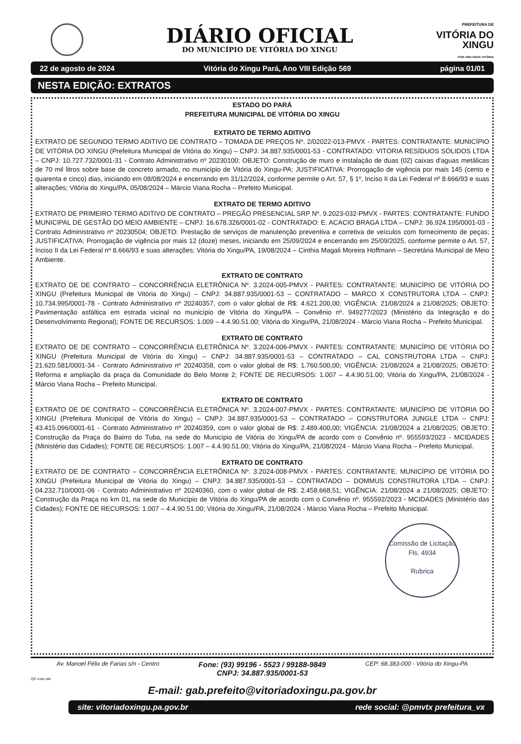DIÁRIO OFICIAL
DO MUNICÍPIO DE VITÓRIA DO XINGU
PREFEITURA DE
VITÓRIA DO
XINGU
POR UMA NOVA VITÓRIA
22 de agosto de 2024 Vitória do Xingu Pará, Ano VIII Edição 569 página 01/01
NESTA EDIÇÃO: EXTRATOS
ESTADO DO PARÁ
PREFEITURA MUNICIPAL DE VITÓRIA DO XINGU
EXTRATO DE TERMO ADITIVO
EXTRATO DE SEGUNDO TERMO ADITIVO DE CONTRATO – TOMADA DE PREÇOS Nº. 2/02022-013-PMVX - PARTES: CONTRATANTE: MUNICÍPIO DE VITÓRIA DO XINGU (Prefeitura Municipal de Vitória do Xingu) – CNPJ: 34.887.935/0001-53 - CONTRATADO: VITÓRIA RESÍDUOS SÓLIDOS LTDA – CNPJ: 10.727.732/0001-31 - Contrato Administrativo nº 20230100; OBJETO: Construção de muro e instalação de duas (02) caixas d'aguas metálicas de 70 mil litros sobre base de concreto armado, no município de Vitória do Xingu-PA; JUSTIFICATIVA: Prorrogação de vigência por mais 145 (cento e quarenta e cinco) dias, iniciando em 08/08/2024 e encerrando em 31/12/2024, conforme permite o Art. 57, § 1º, Inciso II da Lei Federal nº 8.666/93 e suas alterações; Vitória do Xingu/PA, 05/08/2024 – Márcio Viana Rocha – Prefeito Municipal.
EXTRATO DE TERMO ADITIVO
EXTRATO DE PRIMEIRO TERMO ADITIVO DE CONTRATO – PREGÃO PRESENCIAL SRP Nº. 9.2023-032-PMVX - PARTES: CONTRATANTE: FUNDO MUNICIPAL DE GESTÃO DO MEIO AMBIENTE – CNPJ: 16.678.326/0001-02 - CONTRATADO: E. ACACIO BRAGA LTDA – CNPJ: 36.924.195/0001-03 - Contrato Administrativo nº 20230504; OBJETO: Prestação de serviços de manutenção preventiva e corretiva de veículos com fornecimento de peças; JUSTIFICATIVA: Prorrogação de vigência por mais 12 (doze) meses, iniciando em 25/09/2024 e encerrando em 25/09/2025, conforme permite o Art. 57, Inciso II da Lei Federal nº 8.666/93 e suas alterações; Vitória do Xingu/PA, 19/08/2024 – Cinthia Magali Moreira Hoffmann – Secretária Municipal de Meio Ambiente.
EXTRATO DE CONTRATO
EXTRATO DE DE CONTRATO – CONCORRÊNCIA ELETRÔNICA Nº. 3.2024-005-PMVX - PARTES: CONTRATANTE: MUNICÍPIO DE VITÓRIA DO XINGU (Prefeitura Municipal de Vitória do Xingu) – CNPJ: 34.887.935/0001-53 – CONTRATADO – MARCO X CONSTRUTORA LTDA – CNPJ: 10.734.995/0001-78 - Contrato Administrativo nº 20240357, com o valor global de R$: 4.621.200,00; VIGÊNCIA: 21/08/2024 a 21/08/2025; OBJETO: Pavimentação asfáltica em estrada vicinal no município de Vitória do Xingu/PA – Convênio nº. 949277/2023 (Ministério da Integração e do Desenvolvimento Regional); FONTE DE RECURSOS: 1.009 – 4.4.90.51.00; Vitória do Xingu/PA, 21/08/2024 - Márcio Viana Rocha – Prefeito Municipal.
EXTRATO DE CONTRATO
EXTRATO DE DE CONTRATO – CONCORRÊNCIA ELETRÔNICA Nº. 3.2024-006-PMVX - PARTES: CONTRATANTE: MUNICÍPIO DE VITÓRIA DO XINGU (Prefeitura Municipal de Vitória do Xingu) – CNPJ: 34.887.935/0001-53 – CONTRATADO – CAL CONSTRUTORA LTDA – CNPJ: 21.620.581/0001-34 - Contrato Administrativo nº 20240358, com o valor global de R$: 1.760.500,00; VIGÊNCIA: 21/08/2024 a 21/08/2025; OBJETO: Reforma e ampliação da praça da Comunidade do Belo Monte 2; FONTE DE RECURSOS: 1.007 – 4.4.90.51.00; Vitória do Xingu/PA, 21/08/2024 - Márcio Viana Rocha – Prefeito Municipal.
EXTRATO DE CONTRATO
EXTRATO DE DE CONTRATO – CONCORRÊNCIA ELETRÔNICA Nº. 3.2024-007-PMVX - PARTES: CONTRATANTE: MUNICÍPIO DE VITÓRIA DO XINGU (Prefeitura Municipal de Vitória do Xingu) – CNPJ: 34.887.935/0001-53 – CONTRATADO – CONSTRUTORA JUNGLE LTDA – CNPJ: 43.415.096/0001-61 - Contrato Administrativo nº 20240359, com o valor global de R$: 2.489.400,00; VIGÊNCIA: 21/08/2024 a 21/08/2025; OBJETO: Construção da Praça do Bairro do Tuba, na sede do Município de Vitória do Xingu/PA de acordo com o Convênio nº. 955593/2023 - MCIDADES (Ministério das Cidades); FONTE DE RECURSOS: 1.007 – 4.4.90.51.00; Vitória do Xingu/PA, 21/08/2024 - Márcio Viana Rocha – Prefeito Municipal.
EXTRATO DE CONTRATO
EXTRATO DE DE CONTRATO – CONCORRÊNCIA ELETRÔNICA Nº. 3.2024-008-PMVX - PARTES: CONTRATANTE: MUNICÍPIO DE VITÓRIA DO XINGU (Prefeitura Municipal de Vitória do Xingu) – CNPJ: 34.887.935/0001-53 – CONTRATADO – DOMMUS CONSTRUTORA LTDA – CNPJ: 04.232.710/0001-06 - Contrato Administrativo nº 20240360, com o valor global de R$: 2.458.668,51; VIGÊNCIA: 21/08/2024 a 21/08/2025; OBJETO: Construção da Praça no km 01, na sede do Município de Vitória do Xingu/PA de acordo com o Convênio nº. 955592/2023 - MCIDADES (Ministério das Cidades); FONTE DE RECURSOS: 1.007 – 4.4.90.51.00; Vitória do Xingu/PA, 21/08/2024 - Márcio Viana Rocha – Prefeito Municipal.
Comissão de Licitação
Fls. 4934
Rubrica
Av. Manoel Félix de Farias s/n - Centro
Fone: (93) 99196 - 5523 / 99188-9849
CNPJ: 34.887.935/0001-53
CEP: 68.383-000 - Vitória do Xingu-PA
QR code site
E-mail: gab.prefeito@vitoriadoxingu.pa.gov.br
site: vitoriadoxingu.pa.gov.br rede social: @pmvtx prefeitura_vx